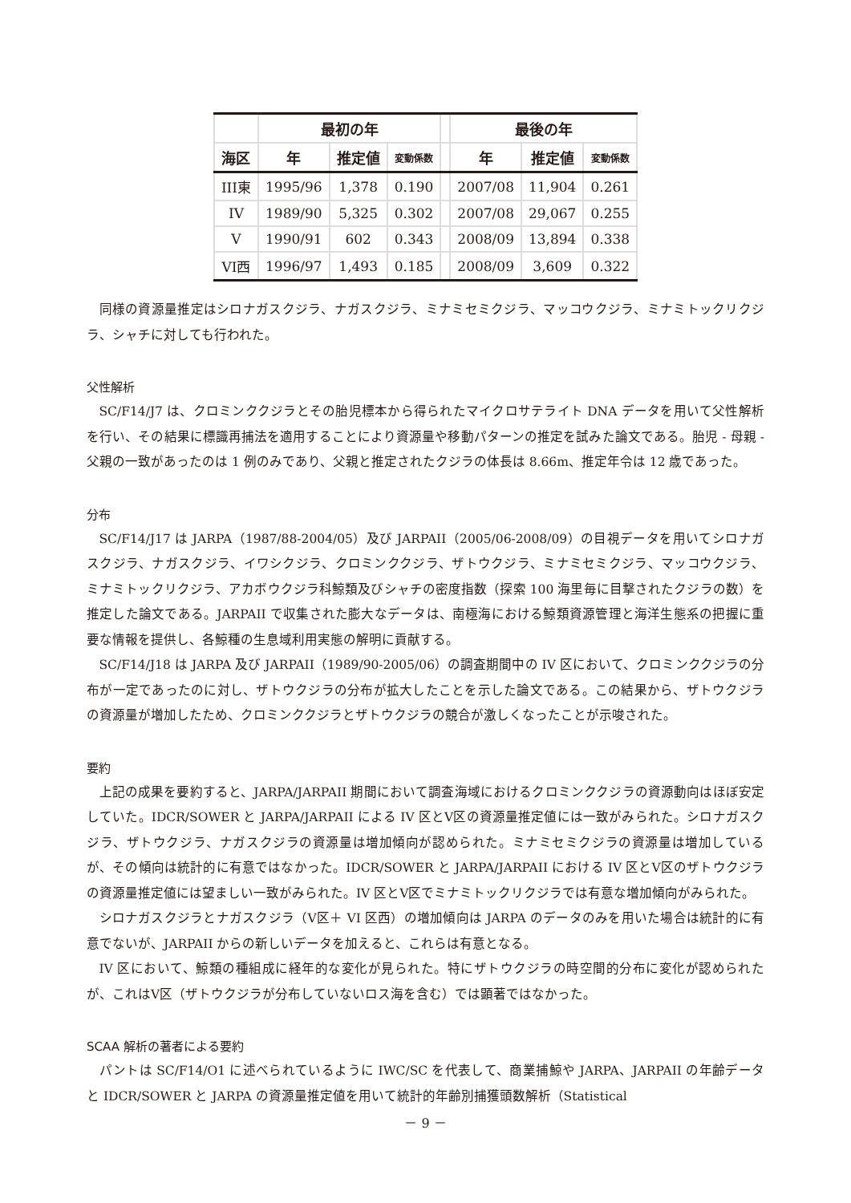| | 最初の年 | | | | 最後の年 | | |
| --- | --- | --- | --- | --- | --- | --- | --- |
| 海区 | 年 | 推定値 | 変動係数 | | 年 | 推定値 | 変動係数 |
| III東 | 1995/96 | 1,378 | 0.190 | | 2007/08 | 11,904 | 0.261 |
| IV | 1989/90 | 5,325 | 0.302 | | 2007/08 | 29,067 | 0.255 |
| V | 1990/91 | 602 | 0.343 | | 2008/09 | 13,894 | 0.338 |
| VI西 | 1996/97 | 1,493 | 0.185 | | 2008/09 | 3,609 | 0.322 |
同様の資源量推定はシロナガスクジラ、ナガスクジラ、ミナミセミクジラ、マッコウクジラ、ミナミトックリクジラ、シャチに対しても行われた。
父性解析
SC/F14/J7 は、クロミンククジラとその胎児標本から得られたマイクロサテライト DNA データを用いて父性解析を行い、その結果に標識再捕法を適用することにより資源量や移動パターンの推定を試みた論文である。胎児 - 母親 - 父親の一致があったのは 1 例のみであり、父親と推定されたクジラの体長は 8.66m、推定年令は 12 歳であった。
分布
SC/F14/J17 は JARPA（1987/88-2004/05）及び JARPAII（2005/06-2008/09）の目視データを用いてシロナガスクジラ、ナガスクジラ、イワシクジラ、クロミンククジラ、ザトウクジラ、ミナミセミクジラ、マッコウクジラ、ミナミトックリクジラ、アカボウクジラ科鯨類及びシャチの密度指数（探索 100 海里毎に目撃されたクジラの数）を推定した論文である。JARPAII で収集された膨大なデータは、南極海における鯨類資源管理と海洋生態系の把握に重要な情報を提供し、各鯨種の生息域利用実態の解明に貢献する。
SC/F14/J18 は JARPA 及び JARPAII（1989/90-2005/06）の調査期間中の IV 区において、クロミンククジラの分布が一定であったのに対し、ザトウクジラの分布が拡大したことを示した論文である。この結果から、ザトウクジラの資源量が増加したため、クロミンククジラとザトウクジラの競合が激しくなったことが示唆された。
要約
上記の成果を要約すると、JARPA/JARPAII 期間において調査海域におけるクロミンククジラの資源動向はほぼ安定していた。IDCR/SOWER と JARPA/JARPAII による IV 区とV区の資源量推定値には一致がみられた。シロナガスクジラ、ザトウクジラ、ナガスクジラの資源量は増加傾向が認められた。ミナミセミクジラの資源量は増加しているが、その傾向は統計的に有意ではなかった。IDCR/SOWER と JARPA/JARPAII における IV 区とV区のザトウクジラの資源量推定値には望ましい一致がみられた。IV 区とV区でミナミトックリクジラでは有意な増加傾向がみられた。
シロナガスクジラとナガスクジラ（V区＋ VI 区西）の増加傾向は JARPA のデータのみを用いた場合は統計的に有意でないが、JARPAII からの新しいデータを加えると、これらは有意となる。
IV 区において、鯨類の種組成に経年的な変化が見られた。特にザトウクジラの時空間的分布に変化が認められたが、これはV区（ザトウクジラが分布していないロス海を含む）では顕著ではなかった。
SCAA 解析の著者による要約
パントは SC/F14/O1 に述べられているように IWC/SC を代表して、商業捕鯨や JARPA、JARPAII の年齢データと IDCR/SOWER と JARPA の資源量推定値を用いて統計的年齢別捕獲頭数解析（Statistical
－ 9 －